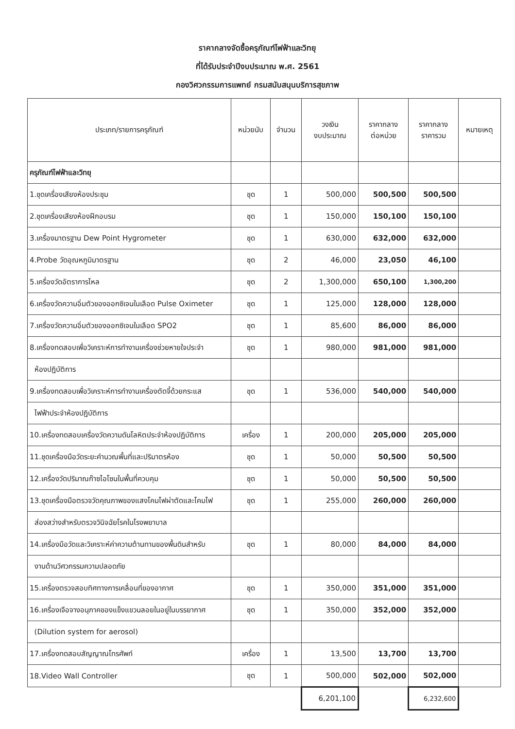ราคากลางจัดซื้อครุภัณฑ์ไฟฟ้าและวิทยุ
ที่ได้รับประจำปีงบประมาณ พ.ศ. 2561
กองวิศวกรรมการแพทย์ กรมสนับสนุนบริการสุขภาพ
| ประเภท/รายการครุภัณฑ์ | หน่วยนับ | จำนวน | วงเงิน งบประมาณ | ราคากลาง ต่อหน่วย | ราคากลาง ราคารวม | หมายเหตุ |
| --- | --- | --- | --- | --- | --- | --- |
| ครุภัณฑ์ไฟฟ้าและวิทยุ | | | | | | |
| 1.ชุดเครื่องเสียงห้องประชุม | ชุด | 1 | 500,000 | 500,500 | 500,500 | |
| 2.ชุดเครื่องเสียงห้องฝึกอบรม | ชุด | 1 | 150,000 | 150,100 | 150,100 | |
| 3.เครื่องมาตรฐาน Dew Point Hygrometer | ชุด | 1 | 630,000 | 632,000 | 632,000 | |
| 4.Probe วัดอุณหภูมิมาตรฐาน | ชุด | 2 | 46,000 | 23,050 | 46,100 | |
| 5.เครื่องวัดอัตราการไหล | ชุด | 2 | 1,300,000 | 650,100 | 1,300,200 | |
| 6.เครื่องวัดความอิ่มตัวของออกซิเจนในเลือด Pulse Oximeter | ชุด | 1 | 125,000 | 128,000 | 128,000 | |
| 7.เครื่องวัดความอิ่มตัวของออกซิเจนในเลือด SPO2 | ชุด | 1 | 85,600 | 86,000 | 86,000 | |
| 8.เครื่องทดสอบเพื่อวิเคราะห์การทำงานเครื่องช่วยหายใจประจำ | ชุด | 1 | 980,000 | 981,000 | 981,000 | |
| ห้องปฏิบัติการ | | | | | | |
| 9.เครื่องทดสอบเพื่อวิเคราะห์การทำงานเครื่องตัดจี้ด้วยกระแส | ชุด | 1 | 536,000 | 540,000 | 540,000 | |
| ไฟฟ้าประจำห้องปฏิบัติการ | | | | | | |
| 10.เครื่องทดสอบเครื่องวัดความดันโลหิตประจำห้องปฏิบัติการ | เครื่อง | 1 | 200,000 | 205,000 | 205,000 | |
| 11.ชุดเครื่องมือวัดระยะคำนวณพื้นที่และปริมาตรห้อง | ชุด | 1 | 50,000 | 50,500 | 50,500 | |
| 12.เครื่องวัดปริมาณก๊าซไอโซนในพื้นที่ควบคุม | ชุด | 1 | 50,000 | 50,500 | 50,500 | |
| 13.ชุดเครื่องมือตรวจวัดคุณภาพของแสงโคมไฟผ่าตัดและโคมไฟ | ชุด | 1 | 255,000 | 260,000 | 260,000 | |
| ส่องสว่างสำหรับตรวจวินิจฉัยโรคในโรงพยาบาล | | | | | | |
| 14.เครื่องมือวัดและวิเคราะห์ค่าความต้านทานของพื้นดินสำหรับ | ชุด | 1 | 80,000 | 84,000 | 84,000 | |
| งานด้านวิศวกรรมความปลอดภัย | | | | | | |
| 15.เครื่องตรวจสอบทิศทางการเคลื่อนที่ของอากาศ | ชุด | 1 | 350,000 | 351,000 | 351,000 | |
| 16.เครื่องเจือจางอนุภาคของแข็งแขวนลอยในอยู่ในบรรยากาศ | ชุด | 1 | 350,000 | 352,000 | 352,000 | |
| (Dilution system for aerosol) | | | | | | |
| 17.เครื่องทดสอบสัญญาณโทรศัพท์ | เครื่อง | 1 | 13,500 | 13,700 | 13,700 | |
| 18.Video Wall Controller | ชุด | 1 | 500,000 | 502,000 | 502,000 | |
| | | | 6,201,100 | | 6,232,600 | |